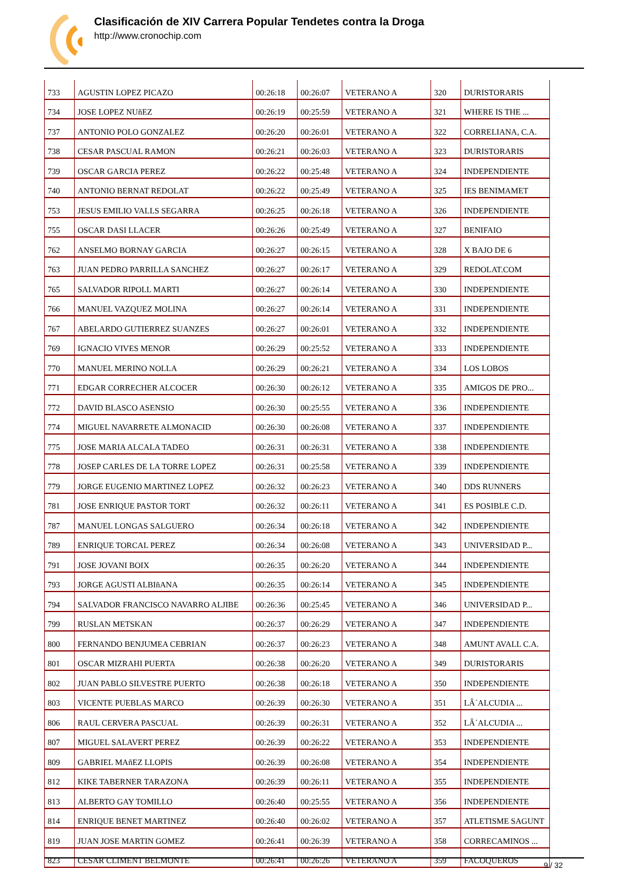Clasificación de XIV Carrera Popular Tendetes contra la Droga
http://www.cronochip.com
| 733 | AGUSTIN LOPEZ PICAZO | 00:26:18 | 00:26:07 | VETERANO A | 320 | DURISTORARIS |
| 734 | JOSE LOPEZ NUñEZ | 00:26:19 | 00:25:59 | VETERANO A | 321 | WHERE IS THE ... |
| 737 | ANTONIO POLO GONZALEZ | 00:26:20 | 00:26:01 | VETERANO A | 322 | CORRELIANA, C.A. |
| 738 | CESAR PASCUAL RAMON | 00:26:21 | 00:26:03 | VETERANO A | 323 | DURISTORARIS |
| 739 | OSCAR GARCIA PEREZ | 00:26:22 | 00:25:48 | VETERANO A | 324 | INDEPENDIENTE |
| 740 | ANTONIO BERNAT REDOLAT | 00:26:22 | 00:25:49 | VETERANO A | 325 | IES BENIMAMET |
| 753 | JESUS EMILIO VALLS SEGARRA | 00:26:25 | 00:26:18 | VETERANO A | 326 | INDEPENDIENTE |
| 755 | OSCAR DASI LLACER | 00:26:26 | 00:25:49 | VETERANO A | 327 | BENIFAIO |
| 762 | ANSELMO BORNAY GARCIA | 00:26:27 | 00:26:15 | VETERANO A | 328 | X BAJO DE 6 |
| 763 | JUAN PEDRO PARRILLA SANCHEZ | 00:26:27 | 00:26:17 | VETERANO A | 329 | REDOLAT.COM |
| 765 | SALVADOR RIPOLL MARTI | 00:26:27 | 00:26:14 | VETERANO A | 330 | INDEPENDIENTE |
| 766 | MANUEL VAZQUEZ MOLINA | 00:26:27 | 00:26:14 | VETERANO A | 331 | INDEPENDIENTE |
| 767 | ABELARDO GUTIERREZ SUANZES | 00:26:27 | 00:26:01 | VETERANO A | 332 | INDEPENDIENTE |
| 769 | IGNACIO VIVES MENOR | 00:26:29 | 00:25:52 | VETERANO A | 333 | INDEPENDIENTE |
| 770 | MANUEL MERINO NOLLA | 00:26:29 | 00:26:21 | VETERANO A | 334 | LOS LOBOS |
| 771 | EDGAR CORRECHER ALCOCER | 00:26:30 | 00:26:12 | VETERANO A | 335 | AMIGOS DE PRO... |
| 772 | DAVID BLASCO ASENSIO | 00:26:30 | 00:25:55 | VETERANO A | 336 | INDEPENDIENTE |
| 774 | MIGUEL NAVARRETE ALMONACID | 00:26:30 | 00:26:08 | VETERANO A | 337 | INDEPENDIENTE |
| 775 | JOSE MARIA ALCALA TADEO | 00:26:31 | 00:26:31 | VETERANO A | 338 | INDEPENDIENTE |
| 778 | JOSEP CARLES DE LA TORRE LOPEZ | 00:26:31 | 00:25:58 | VETERANO A | 339 | INDEPENDIENTE |
| 779 | JORGE EUGENIO MARTINEZ LOPEZ | 00:26:32 | 00:26:23 | VETERANO A | 340 | DDS RUNNERS |
| 781 | JOSE ENRIQUE PASTOR TORT | 00:26:32 | 00:26:11 | VETERANO A | 341 | ES POSIBLE C.D. |
| 787 | MANUEL LONGAS SALGUERO | 00:26:34 | 00:26:18 | VETERANO A | 342 | INDEPENDIENTE |
| 789 | ENRIQUE TORCAL PEREZ | 00:26:34 | 00:26:08 | VETERANO A | 343 | UNIVERSIDAD P... |
| 791 | JOSE JOVANI BOIX | 00:26:35 | 00:26:20 | VETERANO A | 344 | INDEPENDIENTE |
| 793 | JORGE AGUSTI ALBIñANA | 00:26:35 | 00:26:14 | VETERANO A | 345 | INDEPENDIENTE |
| 794 | SALVADOR FRANCISCO NAVARRO ALJIBE | 00:26:36 | 00:25:45 | VETERANO A | 346 | UNIVERSIDAD P... |
| 799 | RUSLAN METSKAN | 00:26:37 | 00:26:29 | VETERANO A | 347 | INDEPENDIENTE |
| 800 | FERNANDO BENJUMEA CEBRIAN | 00:26:37 | 00:26:23 | VETERANO A | 348 | AMUNT AVALL C.A. |
| 801 | OSCAR MIZRAHI PUERTA | 00:26:38 | 00:26:20 | VETERANO A | 349 | DURISTORARIS |
| 802 | JUAN PABLO SILVESTRE PUERTO | 00:26:38 | 00:26:18 | VETERANO A | 350 | INDEPENDIENTE |
| 803 | VICENTE PUEBLAS MARCO | 00:26:39 | 00:26:30 | VETERANO A | 351 | LÂ´ALCUDIA ... |
| 806 | RAUL CERVERA PASCUAL | 00:26:39 | 00:26:31 | VETERANO A | 352 | LÂ´ALCUDIA ... |
| 807 | MIGUEL SALAVERT PEREZ | 00:26:39 | 00:26:22 | VETERANO A | 353 | INDEPENDIENTE |
| 809 | GABRIEL MAñEZ LLOPIS | 00:26:39 | 00:26:08 | VETERANO A | 354 | INDEPENDIENTE |
| 812 | KIKE TABERNER TARAZONA | 00:26:39 | 00:26:11 | VETERANO A | 355 | INDEPENDIENTE |
| 813 | ALBERTO GAY TOMILLO | 00:26:40 | 00:25:55 | VETERANO A | 356 | INDEPENDIENTE |
| 814 | ENRIQUE BENET MARTINEZ | 00:26:40 | 00:26:02 | VETERANO A | 357 | ATLETISME SAGUNT |
| 819 | JUAN JOSE MARTIN GOMEZ | 00:26:41 | 00:26:39 | VETERANO A | 358 | CORRECAMINOS ... |
| 823 | CESAR CLIMENT BELMONTE | 00:26:41 | 00:26:26 | VETERANO A | 359 | FACOQUEROS |
9 / 32